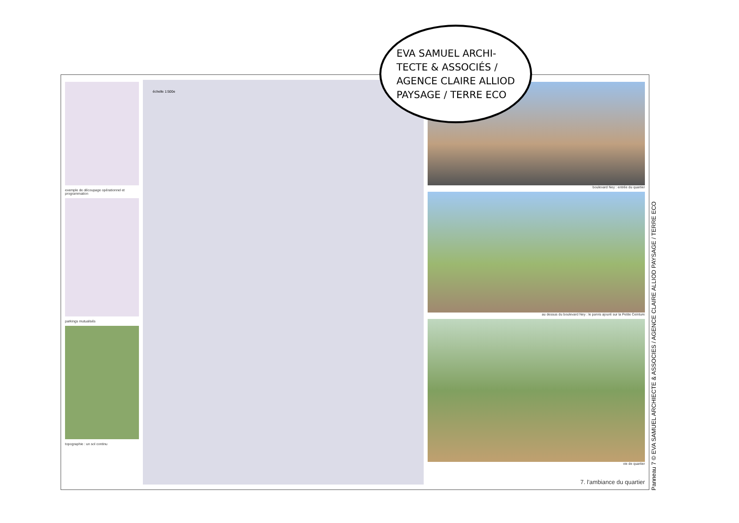exemple de découpage opérationnel et programmation
parkings mutualisés
topographie : un sol continu
échelle 1:500e
boulevard Ney : entrée du quartier
au dessus du boulevard Ney : le parvis ajouré sur la Petite Ceinture
vie de quartier
7. l'ambiance du quartier
EVA SAMUEL ARCHI-
TECTE & ASSOCIÉS /
AGENCE CLAIRE ALLIOD
PAYSAGE / TERRE ECO
Panneau 7 © EVA SAMUEL ARCHIECTE & ASSOCIES / AGENCE CLAIRE ALLIOD PAYSAGE / TERRE ECO